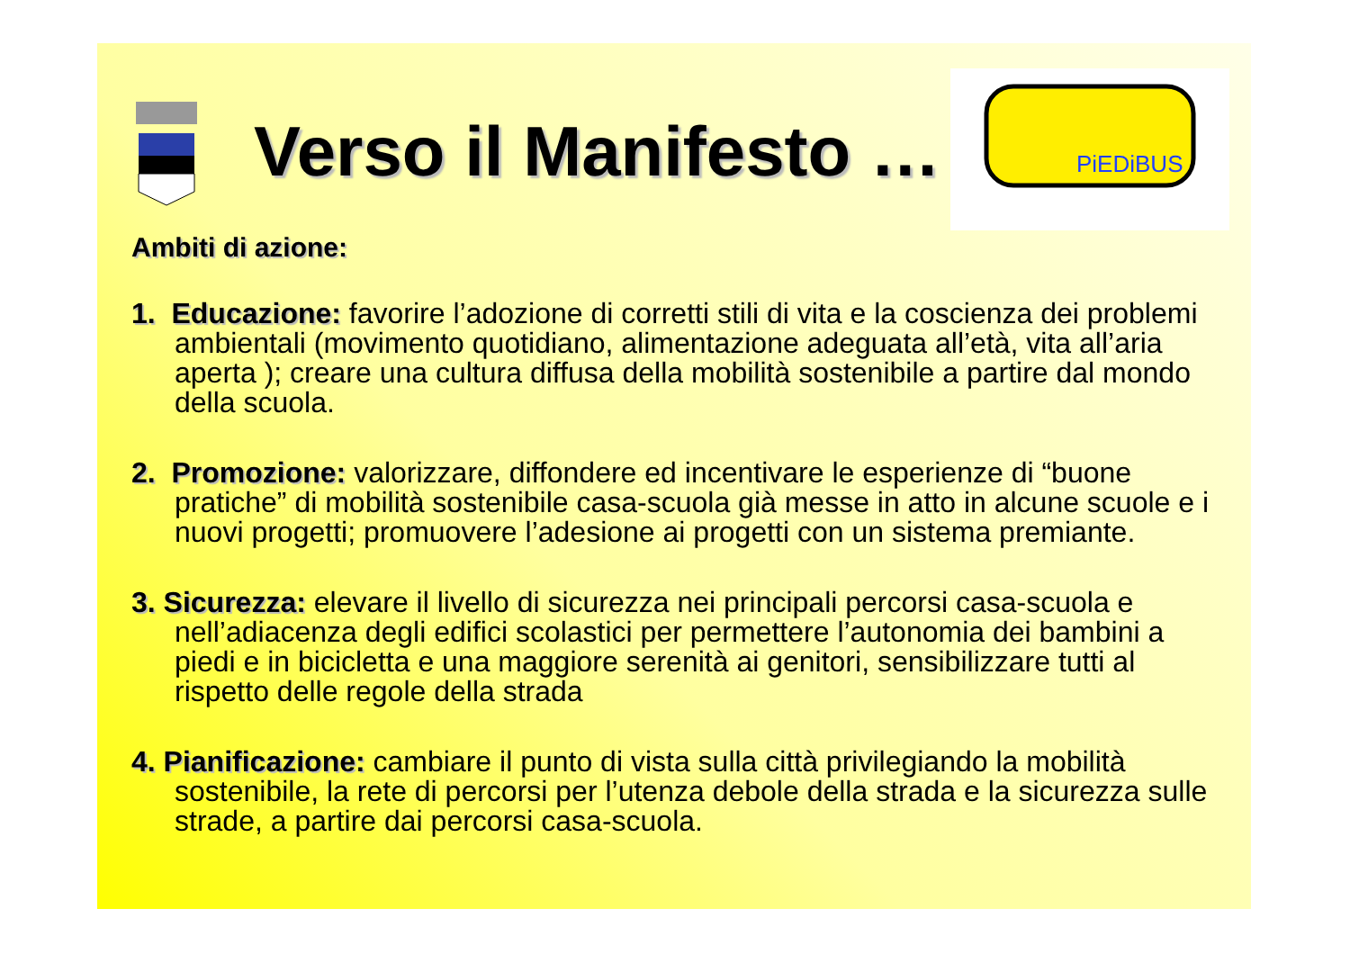Verso il Manifesto …
PiEDiBUS
Ambiti di azione:
1. Educazione: favorire l’adozione di corretti stili di vita e la coscienza dei problemi ambientali (movimento quotidiano, alimentazione adeguata all’età, vita all’aria aperta ); creare una cultura diffusa della mobilità sostenibile a partire dal mondo della scuola.
2. Promozione: valorizzare, diffondere ed incentivare le esperienze di “buone pratiche” di mobilità sostenibile casa-scuola già messe in atto in alcune scuole e i nuovi progetti; promuovere l’adesione ai progetti con un sistema premiante.
3. Sicurezza: elevare il livello di sicurezza nei principali percorsi casa-scuola e nell’adiacenza degli edifici scolastici per permettere l’autonomia dei bambini a piedi e in bicicletta e una maggiore serenità ai genitori, sensibilizzare tutti al rispetto delle regole della strada
4. Pianificazione: cambiare il punto di vista sulla città privilegiando la mobilità sostenibile, la rete di percorsi per l’utenza debole della strada e la sicurezza sulle strade, a partire dai percorsi casa-scuola.